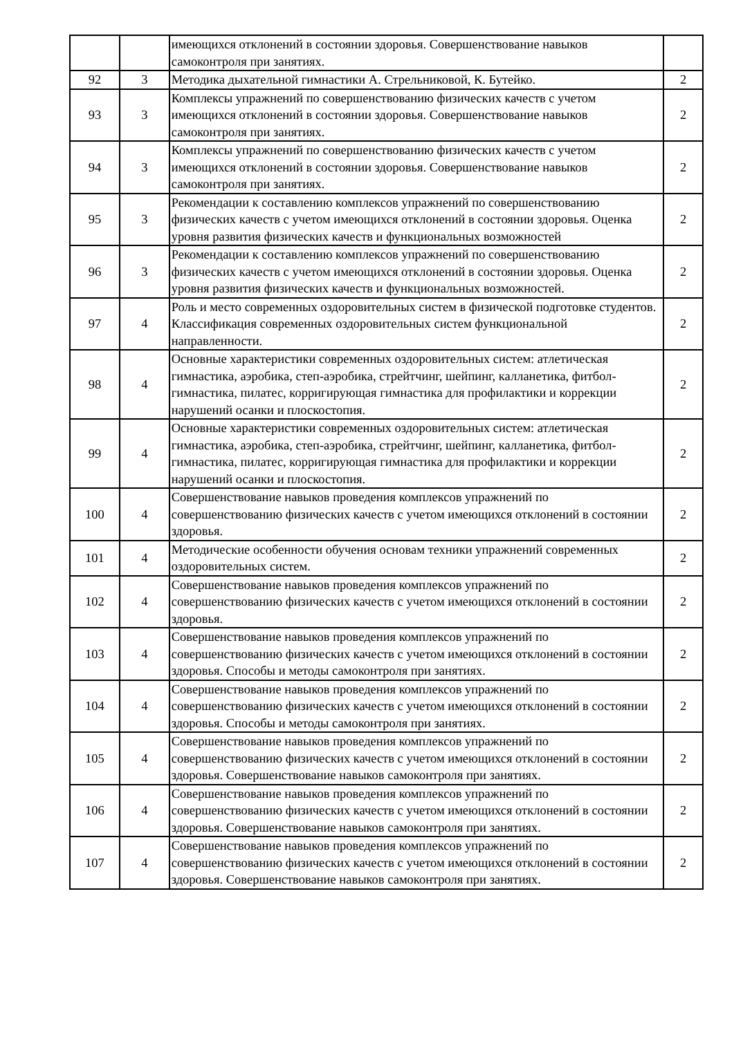| | | имеющихся отклонений в состоянии здоровья. Совершенствование навыков самоконтроля при занятиях. | |
| 92 | 3 | Методика дыхательной гимнастики А. Стрельниковой, К. Бутейко. | 2 |
| 93 | 3 | Комплексы упражнений по совершенствованию физических качеств с учетом имеющихся отклонений в состоянии здоровья. Совершенствование навыков самоконтроля при занятиях. | 2 |
| 94 | 3 | Комплексы упражнений по совершенствованию физических качеств с учетом имеющихся отклонений в состоянии здоровья. Совершенствование навыков самоконтроля при занятиях. | 2 |
| 95 | 3 | Рекомендации к составлению комплексов упражнений по совершенствованию физических качеств с учетом имеющихся отклонений в состоянии здоровья. Оценка уровня развития физических качеств и функциональных возможностей | 2 |
| 96 | 3 | Рекомендации к составлению комплексов упражнений по совершенствованию физических качеств с учетом имеющихся отклонений в состоянии здоровья. Оценка уровня развития физических качеств и функциональных возможностей. | 2 |
| 97 | 4 | Роль и место современных оздоровительных систем в физической подготовке студентов. Классификация современных оздоровительных систем функциональной направленности. | 2 |
| 98 | 4 | Основные характеристики современных оздоровительных систем: атлетическая гимнастика, аэробика, степ-аэробика, стрейтчинг, шейпинг, калланетика, фитбол-гимнастика, пилатес, корригирующая гимнастика для профилактики и коррекции нарушений осанки и плоскостопия. | 2 |
| 99 | 4 | Основные характеристики современных оздоровительных систем: атлетическая гимнастика, аэробика, степ-аэробика, стрейтчинг, шейпинг, калланетика, фитбол-гимнастика, пилатес, корригирующая гимнастика для профилактики и коррекции нарушений осанки и плоскостопия. | 2 |
| 100 | 4 | Совершенствование навыков проведения комплексов упражнений по совершенствованию физических качеств с учетом имеющихся отклонений в состоянии здоровья. | 2 |
| 101 | 4 | Методические особенности обучения основам техники упражнений современных оздоровительных систем. | 2 |
| 102 | 4 | Совершенствование навыков проведения комплексов упражнений по совершенствованию физических качеств с учетом имеющихся отклонений в состоянии здоровья. | 2 |
| 103 | 4 | Совершенствование навыков проведения комплексов упражнений по совершенствованию физических качеств с учетом имеющихся отклонений в состоянии здоровья. Способы и методы самоконтроля при занятиях. | 2 |
| 104 | 4 | Совершенствование навыков проведения комплексов упражнений по совершенствованию физических качеств с учетом имеющихся отклонений в состоянии здоровья. Способы и методы самоконтроля при занятиях. | 2 |
| 105 | 4 | Совершенствование навыков проведения комплексов упражнений по совершенствованию физических качеств с учетом имеющихся отклонений в состоянии здоровья. Совершенствование навыков самоконтроля при занятиях. | 2 |
| 106 | 4 | Совершенствование навыков проведения комплексов упражнений по совершенствованию физических качеств с учетом имеющихся отклонений в состоянии здоровья. Совершенствование навыков самоконтроля при занятиях. | 2 |
| 107 | 4 | Совершенствование навыков проведения комплексов упражнений по совершенствованию физических качеств с учетом имеющихся отклонений в состоянии здоровья. Совершенствование навыков самоконтроля при занятиях. | 2 |